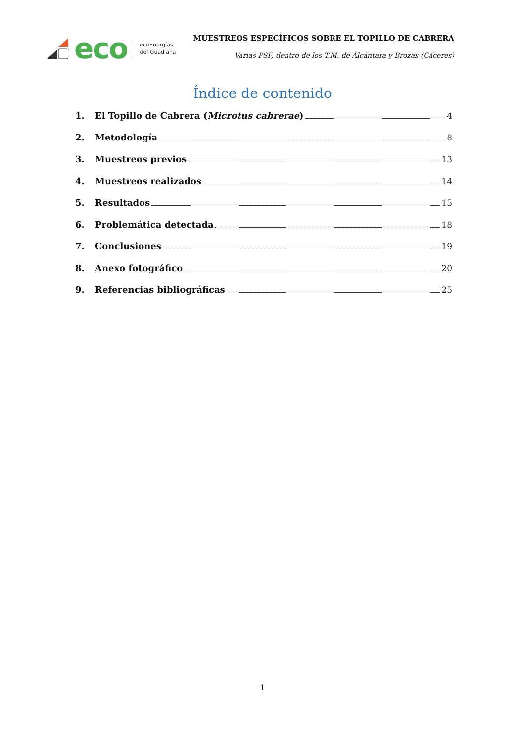eco
ecoEnergías
del Guadiana
MUESTREOS ESPECÍFICOS SOBRE EL TOPILLO DE CABRERA
Varias PSF, dentro de los T.M. de Alcántara y Brozas (Cáceres)
Índice de contenido
1. El Topillo de Cabrera (Microtus cabrerae) 4
2. Metodología 8
3. Muestreos previos 13
4. Muestreos realizados 14
5. Resultados 15
6. Problemática detectada 18
7. Conclusiones 19
8. Anexo fotográfico 20
9. Referencias bibliográficas 25
1